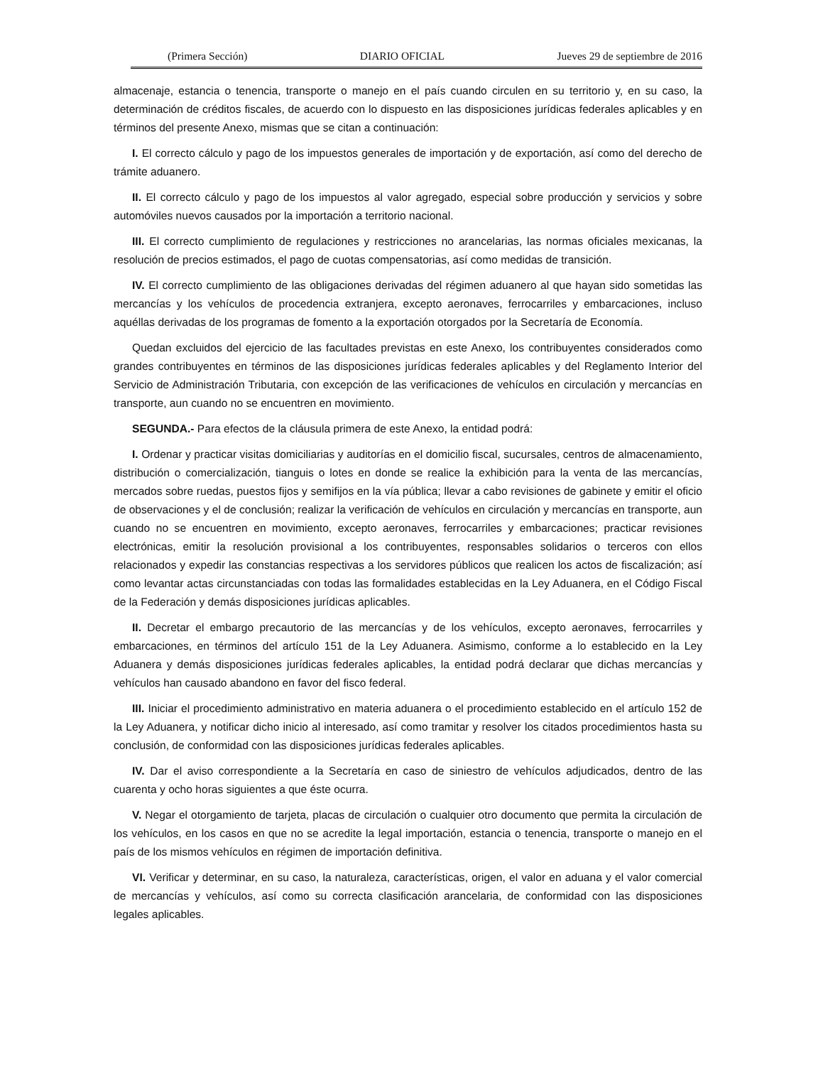(Primera Sección) DIARIO OFICIAL Jueves 29 de septiembre de 2016
almacenaje, estancia o tenencia, transporte o manejo en el país cuando circulen en su territorio y, en su caso, la determinación de créditos fiscales, de acuerdo con lo dispuesto en las disposiciones jurídicas federales aplicables y en términos del presente Anexo, mismas que se citan a continuación:
I. El correcto cálculo y pago de los impuestos generales de importación y de exportación, así como del derecho de trámite aduanero.
II. El correcto cálculo y pago de los impuestos al valor agregado, especial sobre producción y servicios y sobre automóviles nuevos causados por la importación a territorio nacional.
III. El correcto cumplimiento de regulaciones y restricciones no arancelarias, las normas oficiales mexicanas, la resolución de precios estimados, el pago de cuotas compensatorias, así como medidas de transición.
IV. El correcto cumplimiento de las obligaciones derivadas del régimen aduanero al que hayan sido sometidas las mercancías y los vehículos de procedencia extranjera, excepto aeronaves, ferrocarriles y embarcaciones, incluso aquéllas derivadas de los programas de fomento a la exportación otorgados por la Secretaría de Economía.
Quedan excluidos del ejercicio de las facultades previstas en este Anexo, los contribuyentes considerados como grandes contribuyentes en términos de las disposiciones jurídicas federales aplicables y del Reglamento Interior del Servicio de Administración Tributaria, con excepción de las verificaciones de vehículos en circulación y mercancías en transporte, aun cuando no se encuentren en movimiento.
SEGUNDA.- Para efectos de la cláusula primera de este Anexo, la entidad podrá:
I. Ordenar y practicar visitas domiciliarias y auditorías en el domicilio fiscal, sucursales, centros de almacenamiento, distribución o comercialización, tianguis o lotes en donde se realice la exhibición para la venta de las mercancías, mercados sobre ruedas, puestos fijos y semifijos en la vía pública; llevar a cabo revisiones de gabinete y emitir el oficio de observaciones y el de conclusión; realizar la verificación de vehículos en circulación y mercancías en transporte, aun cuando no se encuentren en movimiento, excepto aeronaves, ferrocarriles y embarcaciones; practicar revisiones electrónicas, emitir la resolución provisional a los contribuyentes, responsables solidarios o terceros con ellos relacionados y expedir las constancias respectivas a los servidores públicos que realicen los actos de fiscalización; así como levantar actas circunstanciadas con todas las formalidades establecidas en la Ley Aduanera, en el Código Fiscal de la Federación y demás disposiciones jurídicas aplicables.
II. Decretar el embargo precautorio de las mercancías y de los vehículos, excepto aeronaves, ferrocarriles y embarcaciones, en términos del artículo 151 de la Ley Aduanera. Asimismo, conforme a lo establecido en la Ley Aduanera y demás disposiciones jurídicas federales aplicables, la entidad podrá declarar que dichas mercancías y vehículos han causado abandono en favor del fisco federal.
III. Iniciar el procedimiento administrativo en materia aduanera o el procedimiento establecido en el artículo 152 de la Ley Aduanera, y notificar dicho inicio al interesado, así como tramitar y resolver los citados procedimientos hasta su conclusión, de conformidad con las disposiciones jurídicas federales aplicables.
IV. Dar el aviso correspondiente a la Secretaría en caso de siniestro de vehículos adjudicados, dentro de las cuarenta y ocho horas siguientes a que éste ocurra.
V. Negar el otorgamiento de tarjeta, placas de circulación o cualquier otro documento que permita la circulación de los vehículos, en los casos en que no se acredite la legal importación, estancia o tenencia, transporte o manejo en el país de los mismos vehículos en régimen de importación definitiva.
VI. Verificar y determinar, en su caso, la naturaleza, características, origen, el valor en aduana y el valor comercial de mercancías y vehículos, así como su correcta clasificación arancelaria, de conformidad con las disposiciones legales aplicables.